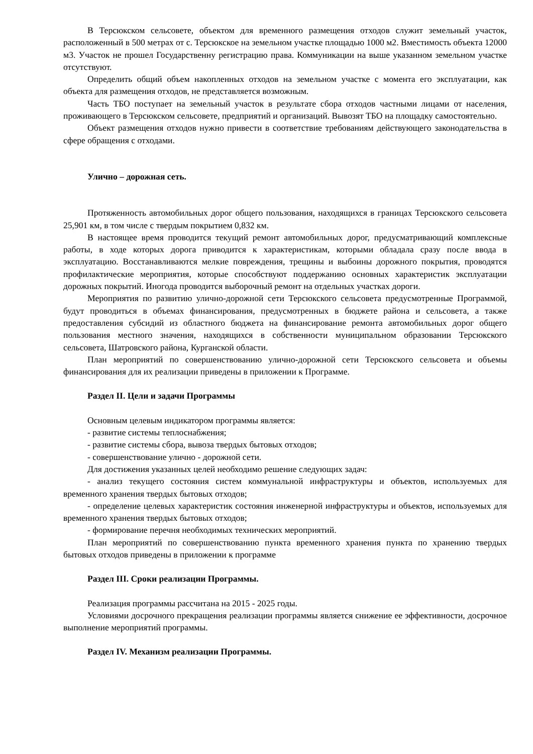В Терсюкском сельсовете, объектом для временного размещения отходов служит земельный участок, расположенный в 500 метрах от с. Терсюкское на земельном участке площадью 1000 м2. Вместимость объекта 12000 м3. Участок не прошел Государственну регистрацию права. Коммуникации на выше указанном земельном участке отсутствуют.
Определить общий объем накопленных отходов на земельном участке с момента его эксплуатации, как объекта для размещения отходов, не представляется возможным.
Часть ТБО поступает на земельный участок в результате сбора отходов частными лицами от населения, проживающего в Терсюкском сельсовете, предприятий и организаций. Вывозят ТБО на площадку самостоятельно.
Объект размещения отходов нужно привести в соответствие требованиям действующего законодательства в сфере обращения с отходами.
Улично – дорожная сеть.
Протяженность автомобильных дорог общего пользования, находящихся в границах Терсюкского сельсовета 25,901 км, в том числе с твердым покрытием 0,832 км.
В настоящее время проводится текущий ремонт автомобильных дорог, предусматривающий комплексные работы, в ходе которых дорога приводится к характеристикам, которыми обладала сразу после ввода в эксплуатацию. Восстанавливаются мелкие повреждения, трещины и выбоины дорожного покрытия, проводятся профилактические мероприятия, которые способствуют поддержанию основных характеристик эксплуатации дорожных покрытий. Иногода проводится выборочный ремонт на отдельных участках дороги.
Мероприятия по развитию улично-дорожной сети Терсюкского сельсовета предусмотренные Программой, будут проводиться в объемах финансирования, предусмотренных в бюджете района и сельсовета, а также предоставления субсидий из областного бюджета на финансирование ремонта автомобильных дорог общего пользования местного значения, находящихся в собственности муниципальном образовании Терсюкского сельсовета, Шатровского района, Курганской области.
План мероприятий по совершенствованию улично-дорожной сети Терсюкского сельсовета и объемы финансирования для их реализации приведены в приложении к Программе.
Раздел II. Цели и задачи Программы
Основным целевым индикатором программы является:
- развитие системы теплоснабжения;
- развитие системы сбора, вывоза твердых бытовых отходов;
- совершенствование улично - дорожной сети.
Для достижения указанных целей необходимо решение следующих задач:
- анализ текущего состояния систем коммунальной инфраструктуры и объектов, используемых для временного хранения твердых бытовых отходов;
- определение целевых характеристик состояния инженерной инфраструктуры и объектов, используемых для временного хранения твердых бытовых отходов;
- формирование перечня необходимых технических мероприятий.
План мероприятий по совершенствованию пункта временного хранения пункта по хранению твердых бытовых отходов приведены в приложении к программе
Раздел III. Сроки реализации Программы.
Реализация программы рассчитана на 2015 - 2025 годы.
Условиями досрочного прекращения реализации программы является снижение ее эффективности, досрочное выполнение мероприятий программы.
Раздел IV. Механизм реализации Программы.